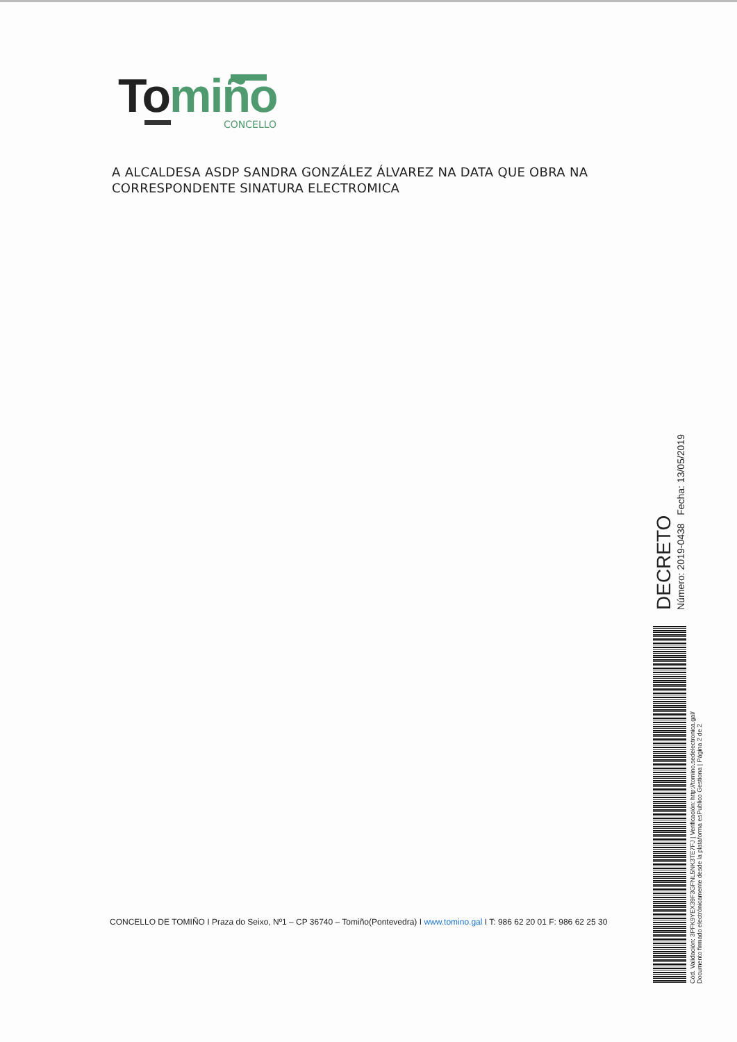To miño
CONCELLO
A ALCALDESA ASDP SANDRA GONZÁLEZ ÁLVAREZ NA DATA QUE OBRA NA CORRESPONDENTE SINATURA ELECTROMICA
CONCELLO DE TOMIÑO I Praza do Seixo, Nº1 – CP 36740 – Tomiño(Pontevedra) I www.tomino.gal I T: 986 62 20 01 F: 986 62 25 30
DECRETO
Número: 2019-0438 Fecha: 13/05/2019
Cód. Validación: 3PFK9YEX39F3GFNL5NK3TE7FJ | Verificación: http://tomino.sedelectronica.gal/
Documento firmado electrónicamente desde la plataforma esPublico Gestiona | Página 2 de 2